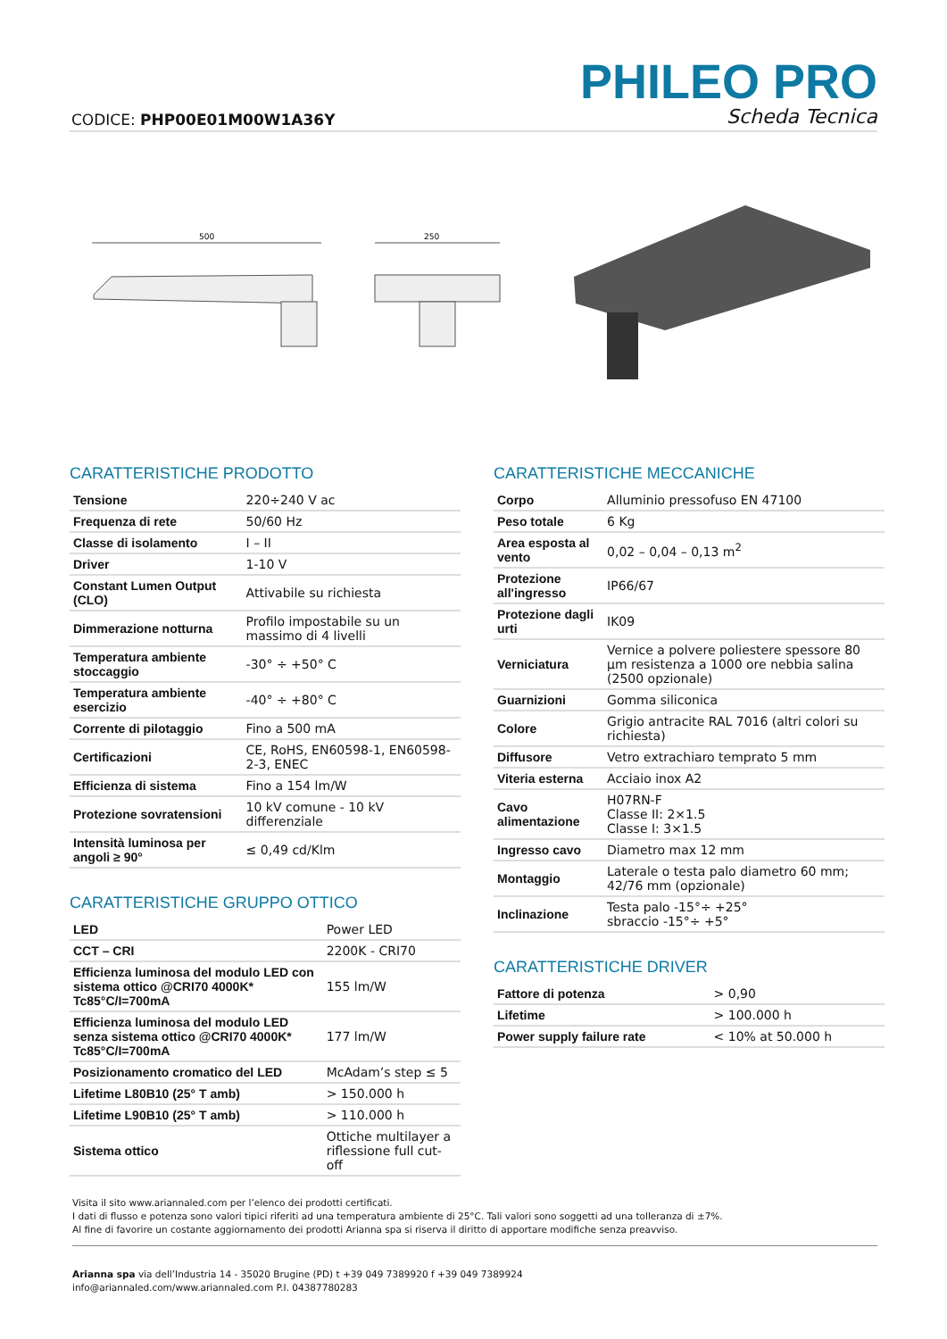PHILEO PRO
CODICE: PHP00E01M00W1A36Y Scheda Tecnica
500
250
CARATTERISTICHE PRODOTTO
| Tensione | 220÷240 V ac |
| Frequenza di rete | 50/60 Hz |
| Classe di isolamento | I – II |
| Driver | 1-10 V |
| Constant Lumen Output (CLO) | Attivabile su richiesta |
| Dimmerazione notturna | Profilo impostabile su un massimo di 4 livelli |
| Temperatura ambiente stoccaggio | -30° ÷ +50° C |
| Temperatura ambiente esercizio | -40° ÷ +80° C |
| Corrente di pilotaggio | Fino a 500 mA |
| Certificazioni | CE, RoHS, EN60598-1, EN60598-2-3, ENEC |
| Efficienza di sistema | Fino a 154 lm/W |
| Protezione sovratensioni | 10 kV comune - 10 kV differenziale |
| Intensità luminosa per angoli ≥ 90° | ≤ 0,49 cd/Klm |
CARATTERISTICHE GRUPPO OTTICO
| LED | Power LED |
| CCT – CRI | 2200K - CRI70 |
| Efficienza luminosa del modulo LED con sistema ottico @CRI70 4000K* Tc85°C/I=700mA | 155 lm/W |
| Efficienza luminosa del modulo LED senza sistema ottico @CRI70 4000K* Tc85°C/I=700mA | 177 lm/W |
| Posizionamento cromatico del LED | McAdam’s step ≤ 5 |
| Lifetime L80B10 (25° T amb) | > 150.000 h |
| Lifetime L90B10 (25° T amb) | > 110.000 h |
| Sistema ottico | Ottiche multilayer a riflessione full cut-off |
CARATTERISTICHE MECCANICHE
| Corpo | Alluminio pressofuso EN 47100 |
| Peso totale | 6 Kg |
| Area esposta al vento | 0,02 – 0,04 – 0,13 m<sup>2</sup> |
| Protezione all'ingresso | IP66/67 |
| Protezione dagli urti | IK09 |
| Verniciatura | Vernice a polvere poliestere spessore 80 µm resistenza a 1000 ore nebbia salina (2500 opzionale) |
| Guarnizioni | Gomma siliconica |
| Colore | Grigio antracite RAL 7016 (altri colori su richiesta) |
| Diffusore | Vetro extrachiaro temprato 5 mm |
| Viteria esterna | Acciaio inox A2 |
| Cavo alimentazione | H07RN-F Classe II: 2×1.5 Classe I: 3×1.5 |
| Ingresso cavo | Diametro max 12 mm |
| Montaggio | Laterale o testa palo diametro 60 mm; 42/76 mm (opzionale) |
| Inclinazione | Testa palo -15°÷ +25° sbraccio -15°÷ +5° |
CARATTERISTICHE DRIVER
| Fattore di potenza | > 0,90 |
| Lifetime | > 100.000 h |
| Power supply failure rate | < 10% at 50.000 h |
Visita il sito www.ariannaled.com per l’elenco dei prodotti certificati.
I dati di flusso e potenza sono valori tipici riferiti ad una temperatura ambiente di 25°C. Tali valori sono soggetti ad una tolleranza di ±7%.
Al fine di favorire un costante aggiornamento dei prodotti Arianna spa si riserva il diritto di apportare modifiche senza preavviso.
Arianna spa via dell’Industria 14 - 35020 Brugine (PD) t +39 049 7389920 f +39 049 7389924
info@ariannaled.com/www.ariannaled.com P.I. 04387780283